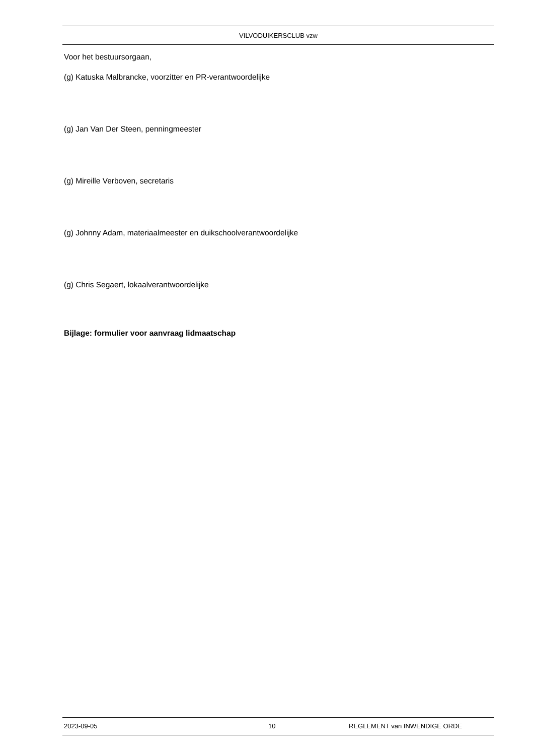VILVODUIKERSCLUB vzw
Voor het bestuursorgaan,
(g) Katuska Malbrancke, voorzitter en PR-verantwoordelijke
(g) Jan Van Der Steen, penningmeester
(g) Mireille Verboven, secretaris
(g) Johnny Adam, materiaalmeester en duikschoolverantwoordelijke
(g) Chris Segaert, lokaalverantwoordelijke
Bijlage: formulier voor aanvraag lidmaatschap
2023-09-05 10 REGLEMENT van INWENDIGE ORDE